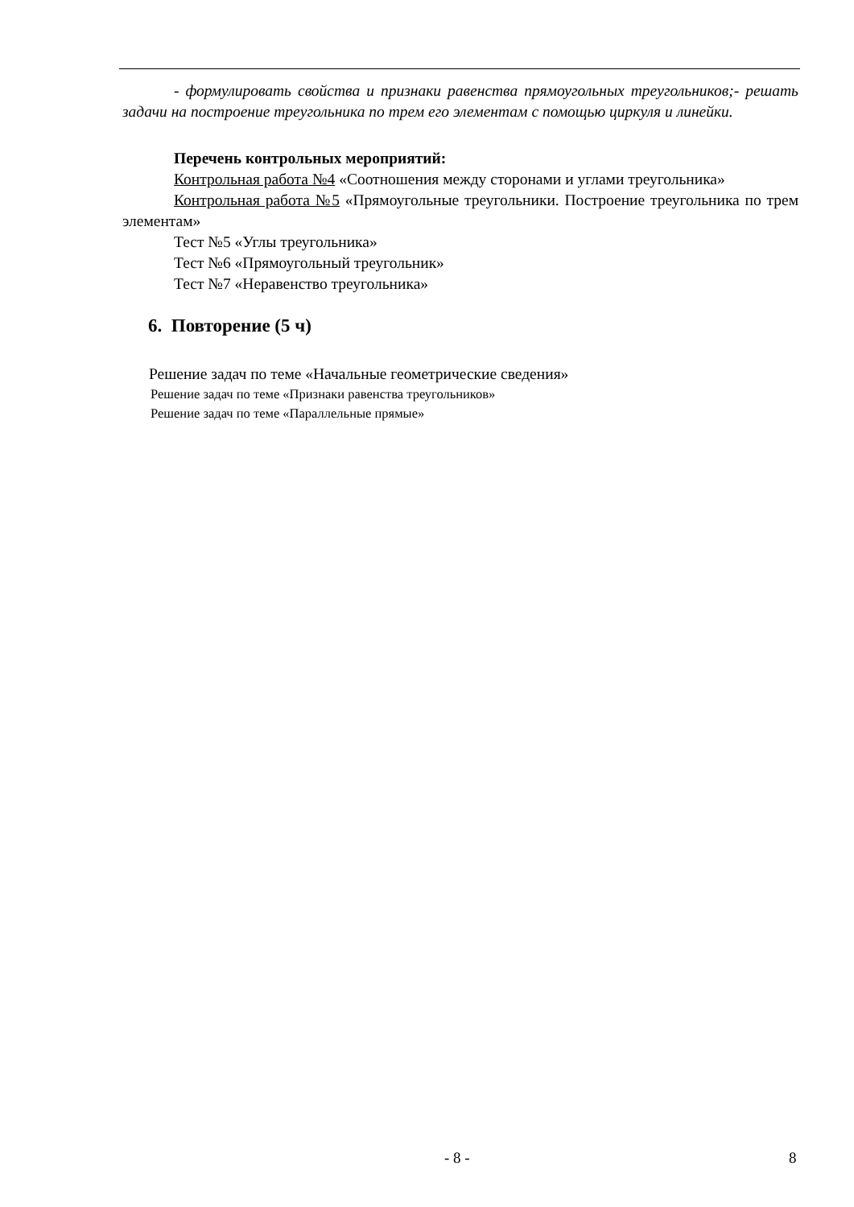- формулировать свойства и признаки равенства прямоугольных треугольников;- решать задачи на построение треугольника по трем его элементам с помощью циркуля и линейки.
Перечень контрольных мероприятий:
Контрольная работа №4 «Соотношения между сторонами и углами треугольника»
Контрольная работа №5 «Прямоугольные треугольники. Построение треугольника по трем элементам»
Тест №5 «Углы треугольника»
Тест №6 «Прямоугольный треугольник»
Тест №7 «Неравенство треугольника»
6. Повторение (5 ч)
Решение задач по теме «Начальные геометрические сведения»
Решение задач по теме «Признаки равенства треугольников»
Решение задач по теме «Параллельные прямые»
- 8 - 8